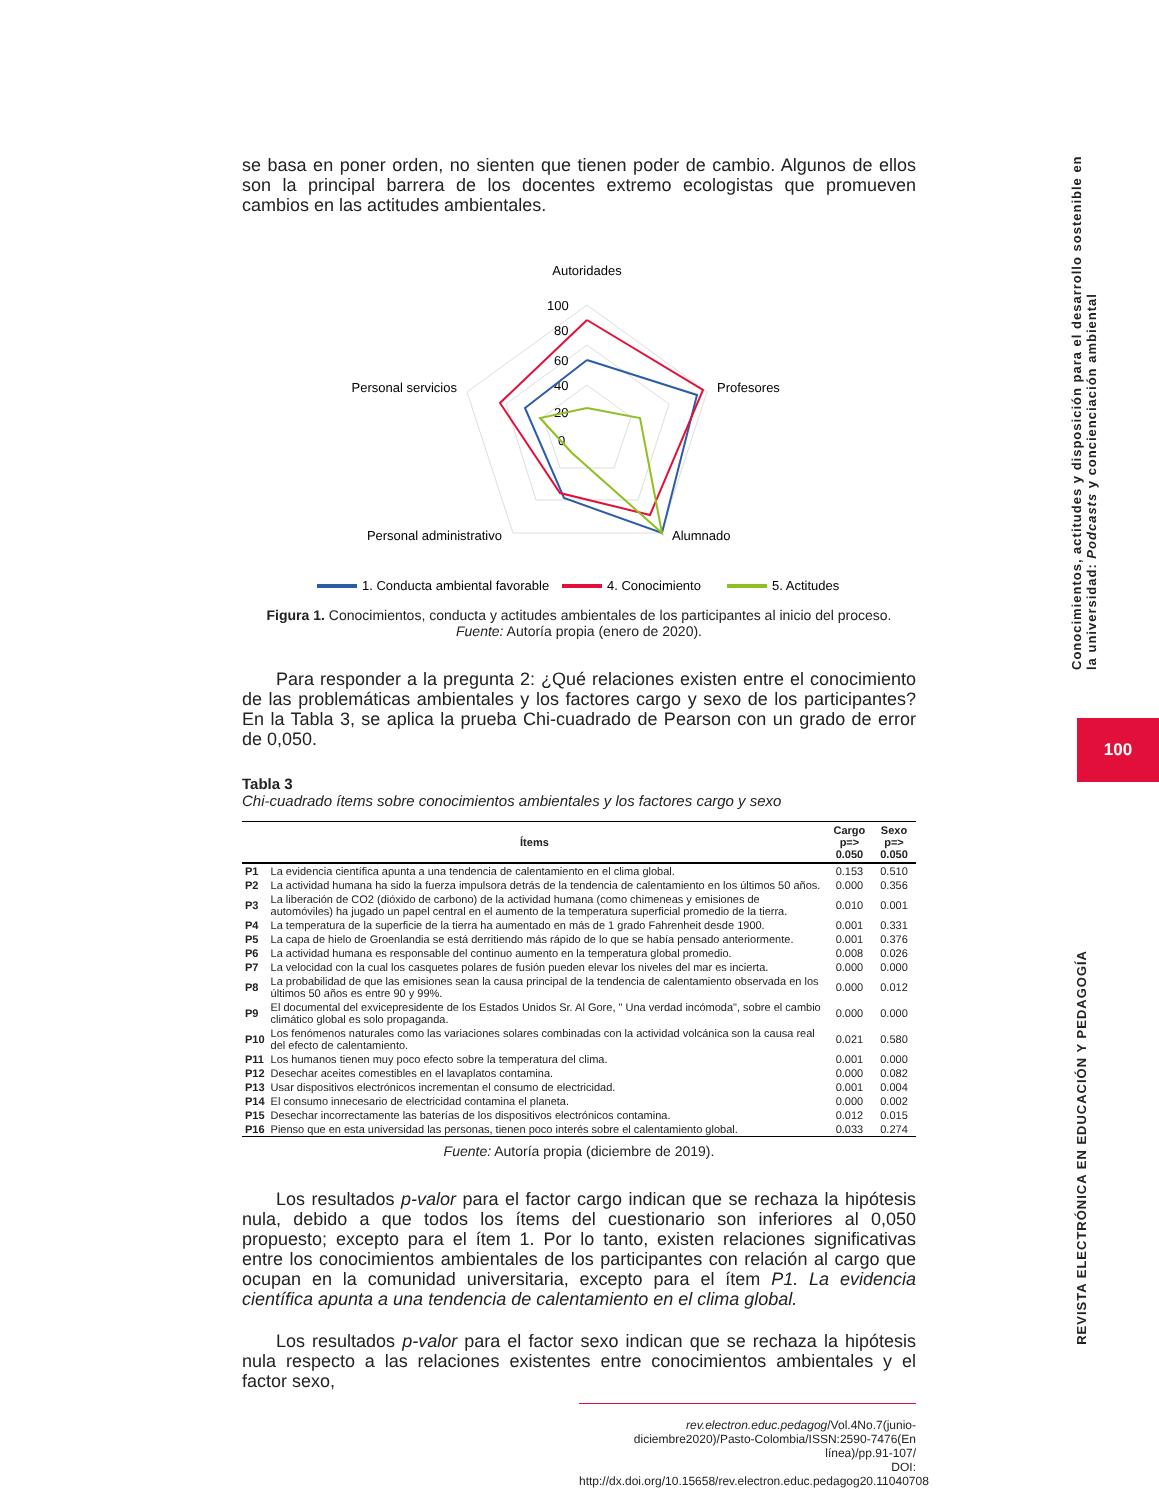Conocimientos, actitudes y disposición para el desarrollo sostenible en la universidad: Podcasts y concienciación ambiental
100
REVISTA ELECTRÓNICA EN EDUCACIÓN Y PEDAGOGÍA
se basa en poner orden, no sienten que tienen poder de cambio. Algunos de ellos son la principal barrera de los docentes extremo ecologistas que promueven cambios en las actitudes ambientales.
Autoridades
100
80
60
40
20
0
Profesores
Alumnado
Personal administrativo
Personal servicios
1. Conducta ambiental favorable
4. Conocimiento
5. Actitudes
Figura 1. Conocimientos, conducta y actitudes ambientales de los participantes al inicio del proceso.
Fuente: Autoría propia (enero de 2020).
Para responder a la pregunta 2: ¿Qué relaciones existen entre el conocimiento de las problemáticas ambientales y los factores cargo y sexo de los participantes? En la Tabla 3, se aplica la prueba Chi-cuadrado de Pearson con un grado de error de 0,050.
Tabla 3
Chi-cuadrado ítems sobre conocimientos ambientales y los factores cargo y sexo
| Ítems | | Cargo p=> 0.050 | Sexo p=> 0.050 |
| --- | --- | --- | --- |
| P1 | La evidencia científica apunta a una tendencia de calentamiento en el clima global. | 0.153 | 0.510 |
| P2 | La actividad humana ha sido la fuerza impulsora detrás de la tendencia de calentamiento en los últimos 50 años. | 0.000 | 0.356 |
| P3 | La liberación de CO2 (dióxido de carbono) de la actividad humana (como chimeneas y emisiones de automóviles) ha jugado un papel central en el aumento de la temperatura superficial promedio de la tierra. | 0.010 | 0.001 |
| P4 | La temperatura de la superficie de la tierra ha aumentado en más de 1 grado Fahrenheit desde 1900. | 0.001 | 0.331 |
| P5 | La capa de hielo de Groenlandia se está derritiendo más rápido de lo que se había pensado anteriormente. | 0.001 | 0.376 |
| P6 | La actividad humana es responsable del continuo aumento en la temperatura global promedio. | 0.008 | 0.026 |
| P7 | La velocidad con la cual los casquetes polares de fusión pueden elevar los niveles del mar es incierta. | 0.000 | 0.000 |
| P8 | La probabilidad de que las emisiones sean la causa principal de la tendencia de calentamiento observada en los últimos 50 años es entre 90 y 99%. | 0.000 | 0.012 |
| P9 | El documental del exvicepresidente de los Estados Unidos Sr. Al Gore, " Una verdad incómoda", sobre el cambio climático global es solo propaganda. | 0.000 | 0.000 |
| P10 | Los fenómenos naturales como las variaciones solares combinadas con la actividad volcánica son la causa real del efecto de calentamiento. | 0.021 | 0.580 |
| P11 | Los humanos tienen muy poco efecto sobre la temperatura del clima. | 0.001 | 0.000 |
| P12 | Desechar aceites comestibles en el lavaplatos contamina. | 0.000 | 0.082 |
| P13 | Usar dispositivos electrónicos incrementan el consumo de electricidad. | 0.001 | 0.004 |
| P14 | El consumo innecesario de electricidad contamina el planeta. | 0.000 | 0.002 |
| P15 | Desechar incorrectamente las baterías de los dispositivos electrónicos contamina. | 0.012 | 0.015 |
| P16 | Pienso que en esta universidad las personas, tienen poco interés sobre el calentamiento global. | 0.033 | 0.274 |
Fuente: Autoría propia (diciembre de 2019).
Los resultados p-valor para el factor cargo indican que se rechaza la hipótesis nula, debido a que todos los ítems del cuestionario son inferiores al 0,050 propuesto; excepto para el ítem 1. Por lo tanto, existen relaciones significativas entre los conocimientos ambientales de los participantes con relación al cargo que ocupan en la comunidad universitaria, excepto para el ítem P1. La evidencia científica apunta a una tendencia de calentamiento en el clima global.
Los resultados p-valor para el factor sexo indican que se rechaza la hipótesis nula respecto a las relaciones existentes entre conocimientos ambientales y el factor sexo,
rev.electron.educ.pedagog/Vol.4No.7(junio-diciembre2020)/Pasto-Colombia/ISSN:2590-7476(En línea)/pp.91-107/
DOI: http://dx.doi.org/10.15658/rev.electron.educ.pedagog20.11040708